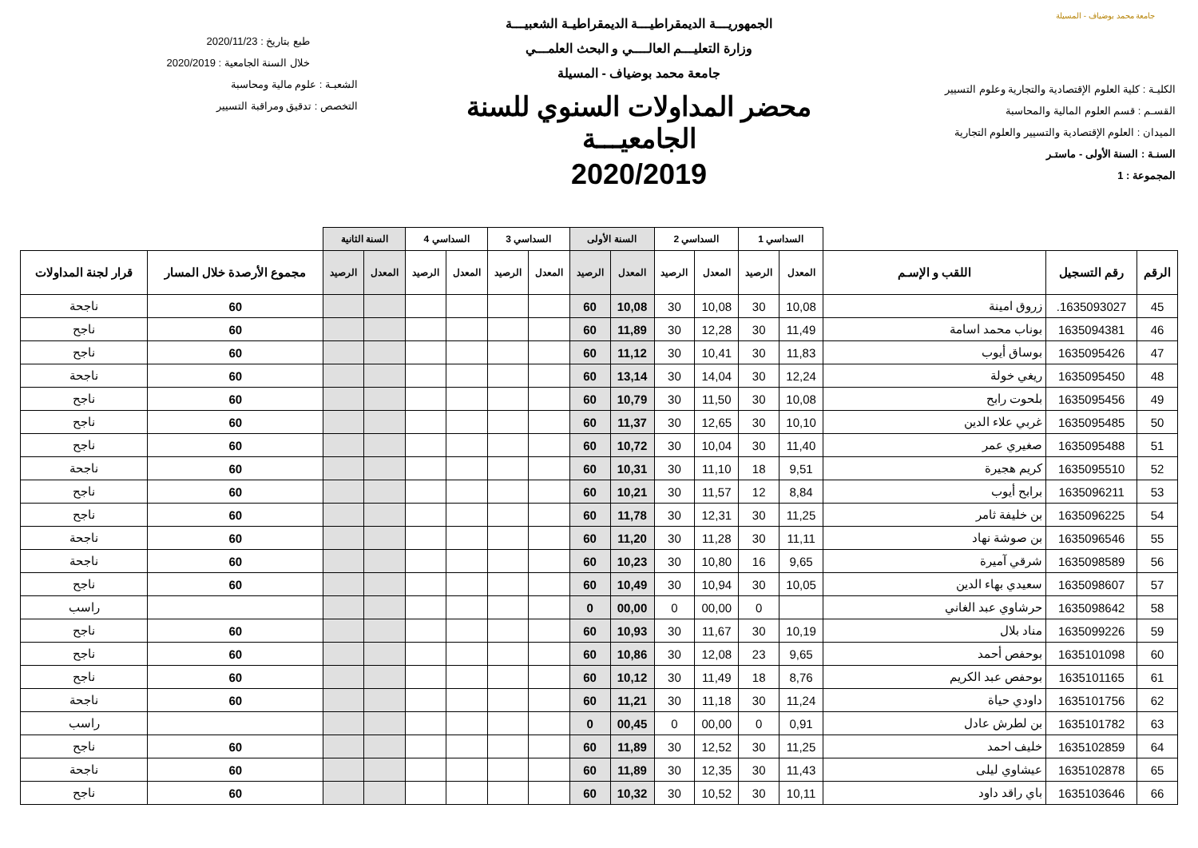جامعة محمد بوضياف - المسيلة
الكليـة : كلية العلوم الإقتصادية والتجارية وعلوم التسيير
القسـم : قسم العلوم المالية والمحاسبة
الميدان : العلوم الإقتصادية والتسيير والعلوم التجارية
السنـة : السنة الأولى - ماستـر
المجموعة : 1
الجمهوريـــة الديمقراطيـــة الديمقراطيـة الشعبيـــة
وزارة التعليـــم العالــــي و البحث العلمـــي
جامعة محمد بوضياف - المسيلة
محضر المداولات السنوي للسنة الجامعيـــة
2020/2019
طبع بتاريخ : 2020/11/23
خلال السنة الجامعية : 2020/2019
الشعبـة : علوم مالية ومحاسبة
التخصص : تدقيق ومراقبة التسيير
| | | | السداسي 1 | | السداسي 2 | | السنة الأولى | | السداسي 3 | | السداسي 4 | | السنة الثانية | | | |
| --- | --- | --- | --- | --- | --- | --- | --- | --- | --- | --- | --- | --- | --- | --- | --- | --- |
| الرقم | رقم التسجيل | اللقب و الإسـم | المعدل | الرصيد | المعدل | الرصيد | المعدل | الرصيد | المعدل | الرصيد | المعدل | الرصيد | المعدل | الرصيد | مجموع الأرصدة خلال المسار | قرار لجنة المداولات |
| 45 | 1635093027. | زروق امينة | 10,08 | 30 | 10,08 | 30 | 10,08 | 60 | | | | | | | 60 | ناجحة |
| 46 | 1635094381 | بوناب محمد اسامة | 11,49 | 30 | 12,28 | 30 | 11,89 | 60 | | | | | | | 60 | ناجح |
| 47 | 1635095426 | بوساق أيوب | 11,83 | 30 | 10,41 | 30 | 11,12 | 60 | | | | | | | 60 | ناجح |
| 48 | 1635095450 | ريغي خولة | 12,24 | 30 | 14,04 | 30 | 13,14 | 60 | | | | | | | 60 | ناجحة |
| 49 | 1635095456 | بلحوت رابح | 10,08 | 30 | 11,50 | 30 | 10,79 | 60 | | | | | | | 60 | ناجح |
| 50 | 1635095485 | غربي علاء الدين | 10,10 | 30 | 12,65 | 30 | 11,37 | 60 | | | | | | | 60 | ناجح |
| 51 | 1635095488 | صغيري عمر | 11,40 | 30 | 10,04 | 30 | 10,72 | 60 | | | | | | | 60 | ناجح |
| 52 | 1635095510 | كريم هجيرة | 9,51 | 18 | 11,10 | 30 | 10,31 | 60 | | | | | | | 60 | ناجحة |
| 53 | 1635096211 | برابح أيوب | 8,84 | 12 | 11,57 | 30 | 10,21 | 60 | | | | | | | 60 | ناجح |
| 54 | 1635096225 | بن خليفة ثامر | 11,25 | 30 | 12,31 | 30 | 11,78 | 60 | | | | | | | 60 | ناجح |
| 55 | 1635096546 | بن صوشة نهاد | 11,11 | 30 | 11,28 | 30 | 11,20 | 60 | | | | | | | 60 | ناجحة |
| 56 | 1635098589 | شرقي آميرة | 9,65 | 16 | 10,80 | 30 | 10,23 | 60 | | | | | | | 60 | ناجحة |
| 57 | 1635098607 | سعيدي بهاء الدين | 10,05 | 30 | 10,94 | 30 | 10,49 | 60 | | | | | | | 60 | ناجح |
| 58 | 1635098642 | حرشاوي عبد الغاني | | 0 | 00,00 | 0 | 00,00 | 0 | | | | | | | | راسب |
| 59 | 1635099226 | مناد بلال | 10,19 | 30 | 11,67 | 30 | 10,93 | 60 | | | | | | | 60 | ناجح |
| 60 | 1635101098 | بوحفص أحمد | 9,65 | 23 | 12,08 | 30 | 10,86 | 60 | | | | | | | 60 | ناجح |
| 61 | 1635101165 | بوحفص عبد الكريم | 8,76 | 18 | 11,49 | 30 | 10,12 | 60 | | | | | | | 60 | ناجح |
| 62 | 1635101756 | داودي حياة | 11,24 | 30 | 11,18 | 30 | 11,21 | 60 | | | | | | | 60 | ناجحة |
| 63 | 1635101782 | بن لطرش عادل | 0,91 | 0 | 00,00 | 0 | 00,45 | 0 | | | | | | | | راسب |
| 64 | 1635102859 | خليف احمد | 11,25 | 30 | 12,52 | 30 | 11,89 | 60 | | | | | | | 60 | ناجح |
| 65 | 1635102878 | عيشاوي ليلى | 11,43 | 30 | 12,35 | 30 | 11,89 | 60 | | | | | | | 60 | ناجحة |
| 66 | 1635103646 | باي راقد داود | 10,11 | 30 | 10,52 | 30 | 10,32 | 60 | | | | | | | 60 | ناجح |